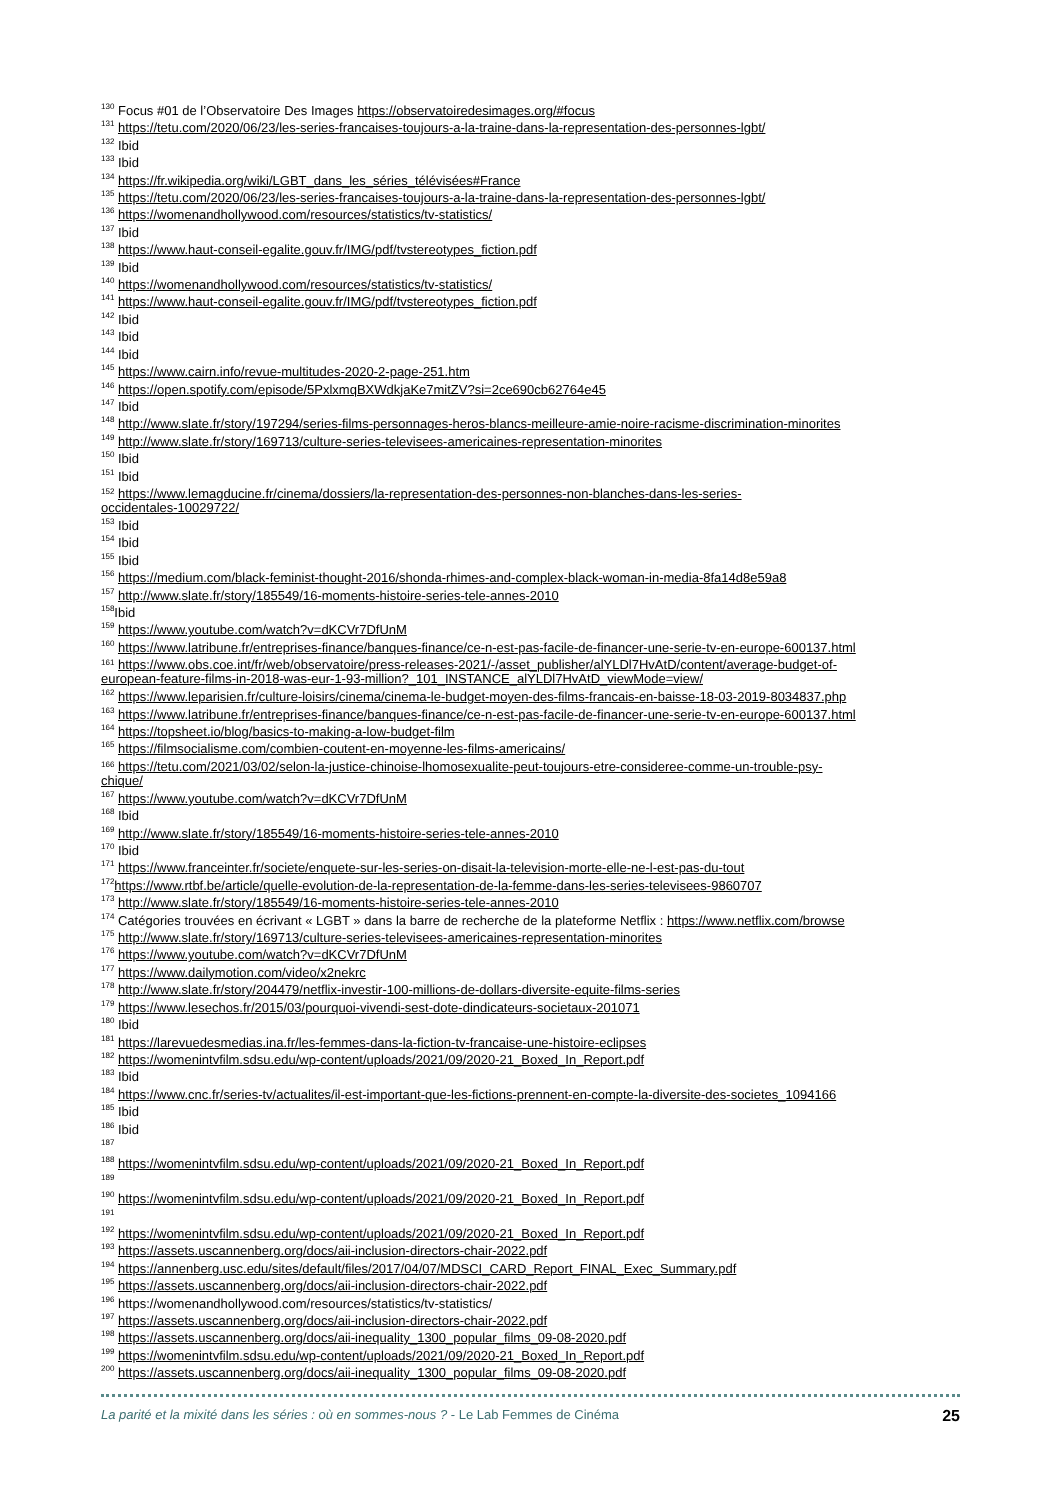<sup>130</sup> Focus #01 de l’Observatoire Des Images https://observatoiredesimages.org/#focus
<sup>131</sup> https://tetu.com/2020/06/23/les-series-francaises-toujours-a-la-traine-dans-la-representation-des-personnes-lgbt/
<sup>132</sup> Ibid
<sup>133</sup> Ibid
<sup>134</sup> https://fr.wikipedia.org/wiki/LGBT_dans_les_séries_télévisées#France
<sup>135</sup> https://tetu.com/2020/06/23/les-series-francaises-toujours-a-la-traine-dans-la-representation-des-personnes-lgbt/
<sup>136</sup> https://womenandhollywood.com/resources/statistics/tv-statistics/
<sup>137</sup> Ibid
<sup>138</sup> https://www.haut-conseil-egalite.gouv.fr/IMG/pdf/tvstereotypes_fiction.pdf
<sup>139</sup> Ibid
<sup>140</sup> https://womenandhollywood.com/resources/statistics/tv-statistics/
<sup>141</sup> https://www.haut-conseil-egalite.gouv.fr/IMG/pdf/tvstereotypes_fiction.pdf
<sup>142</sup> Ibid
<sup>143</sup> Ibid
<sup>144</sup> Ibid
<sup>145</sup> https://www.cairn.info/revue-multitudes-2020-2-page-251.htm
<sup>146</sup> https://open.spotify.com/episode/5PxlxmqBXWdkjaKe7mitZV?si=2ce690cb62764e45
<sup>147</sup> Ibid
<sup>148</sup> http://www.slate.fr/story/197294/series-films-personnages-heros-blancs-meilleure-amie-noire-racisme-discrimination-minorites
<sup>149</sup> http://www.slate.fr/story/169713/culture-series-televisees-americaines-representation-minorites
<sup>150</sup> Ibid
<sup>151</sup> Ibid
<sup>152</sup> https://www.lemagducine.fr/cinema/dossiers/la-representation-des-personnes-non-blanches-dans-les-series-
occidentales-10029722/
<sup>153</sup> Ibid
<sup>154</sup> Ibid
<sup>155</sup> Ibid
<sup>156</sup> https://medium.com/black-feminist-thought-2016/shonda-rhimes-and-complex-black-woman-in-media-8fa14d8e59a8
<sup>157</sup> http://www.slate.fr/story/185549/16-moments-histoire-series-tele-annes-2010
<sup>158</sup> Ibid
<sup>159</sup> https://www.youtube.com/watch?v=dKCVr7DfUnM
<sup>160</sup> https://www.latribune.fr/entreprises-finance/banques-finance/ce-n-est-pas-facile-de-financer-une-serie-tv-en-europe-600137.html
<sup>161</sup> https://www.obs.coe.int/fr/web/observatoire/press-releases-2021/-/asset_publisher/alYLDl7HvAtD/content/average-budget-of-
european-feature-films-in-2018-was-eur-1-93-million?_101_INSTANCE_alYLDl7HvAtD_viewMode=view/
<sup>162</sup> https://www.leparisien.fr/culture-loisirs/cinema/cinema-le-budget-moyen-des-films-francais-en-baisse-18-03-2019-8034837.php
<sup>163</sup> https://www.latribune.fr/entreprises-finance/banques-finance/ce-n-est-pas-facile-de-financer-une-serie-tv-en-europe-600137.html
<sup>164</sup> https://topsheet.io/blog/basics-to-making-a-low-budget-film
<sup>165</sup> https://filmsocialisme.com/combien-coutent-en-moyenne-les-films-americains/
<sup>166</sup> https://tetu.com/2021/03/02/selon-la-justice-chinoise-lhomosexualite-peut-toujours-etre-consideree-comme-un-trouble-psy-
chique/
<sup>167</sup> https://www.youtube.com/watch?v=dKCVr7DfUnM
<sup>168</sup> Ibid
<sup>169</sup> http://www.slate.fr/story/185549/16-moments-histoire-series-tele-annes-2010
<sup>170</sup> Ibid
<sup>171</sup> https://www.franceinter.fr/societe/enquete-sur-les-series-on-disait-la-television-morte-elle-ne-l-est-pas-du-tout
<sup>172</sup> https://www.rtbf.be/article/quelle-evolution-de-la-representation-de-la-femme-dans-les-series-televisees-9860707
<sup>173</sup> http://www.slate.fr/story/185549/16-moments-histoire-series-tele-annes-2010
<sup>174</sup> Catégories trouvées en écrivant « LGBT » dans la barre de recherche de la plateforme Netflix : https://www.netflix.com/browse
<sup>175</sup> http://www.slate.fr/story/169713/culture-series-televisees-americaines-representation-minorites
<sup>176</sup> https://www.youtube.com/watch?v=dKCVr7DfUnM
<sup>177</sup> https://www.dailymotion.com/video/x2nekrc
<sup>178</sup> http://www.slate.fr/story/204479/netflix-investir-100-millions-de-dollars-diversite-equite-films-series
<sup>179</sup> https://www.lesechos.fr/2015/03/pourquoi-vivendi-sest-dote-dindicateurs-societaux-201071
<sup>180</sup> Ibid
<sup>181</sup> https://larevuedesmedias.ina.fr/les-femmes-dans-la-fiction-tv-francaise-une-histoire-eclipses
<sup>182</sup> https://womenintvfilm.sdsu.edu/wp-content/uploads/2021/09/2020-21_Boxed_In_Report.pdf
<sup>183</sup> Ibid
<sup>184</sup> https://www.cnc.fr/series-tv/actualites/il-est-important-que-les-fictions-prennent-en-compte-la-diversite-des-societes_1094166
<sup>185</sup> Ibid
<sup>186</sup> Ibid
<sup>187</sup>
<sup>188</sup> https://womenintvfilm.sdsu.edu/wp-content/uploads/2021/09/2020-21_Boxed_In_Report.pdf
<sup>189</sup>
<sup>190</sup> https://womenintvfilm.sdsu.edu/wp-content/uploads/2021/09/2020-21_Boxed_In_Report.pdf
<sup>191</sup>
<sup>192</sup> https://womenintvfilm.sdsu.edu/wp-content/uploads/2021/09/2020-21_Boxed_In_Report.pdf
<sup>193</sup> https://assets.uscannenberg.org/docs/aii-inclusion-directors-chair-2022.pdf
<sup>194</sup> https://annenberg.usc.edu/sites/default/files/2017/04/07/MDSCI_CARD_Report_FINAL_Exec_Summary.pdf
<sup>195</sup> https://assets.uscannenberg.org/docs/aii-inclusion-directors-chair-2022.pdf
<sup>196</sup> https://womenandhollywood.com/resources/statistics/tv-statistics/
<sup>197</sup> https://assets.uscannenberg.org/docs/aii-inclusion-directors-chair-2022.pdf
<sup>198</sup> https://assets.uscannenberg.org/docs/aii-inequality_1300_popular_films_09-08-2020.pdf
<sup>199</sup> https://womenintvfilm.sdsu.edu/wp-content/uploads/2021/09/2020-21_Boxed_In_Report.pdf
<sup>200</sup> https://assets.uscannenberg.org/docs/aii-inequality_1300_popular_films_09-08-2020.pdf
La parité et la mixité dans les séries : où en sommes-nous ? - Le Lab Femmes de Cinéma 25